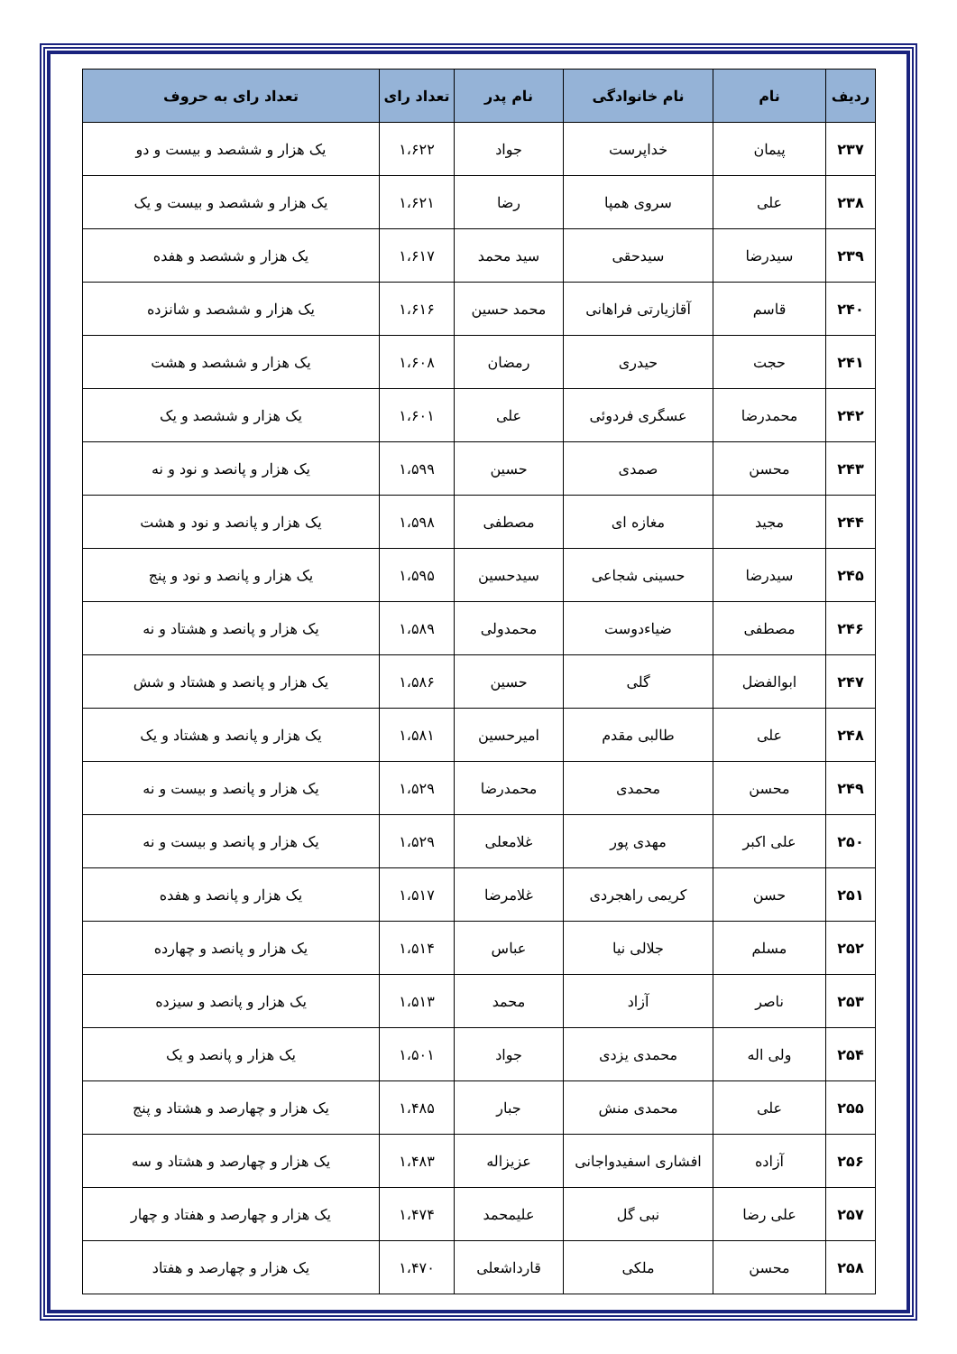| ردیف | نام | نام خانوادگی | نام پدر | تعداد رای | تعداد رای به حروف |
| --- | --- | --- | --- | --- | --- |
| ۲۳۷ | پیمان | خداپرست | جواد | ۱،۶۲۲ | یک هزار و ششصد و بیست و دو |
| ۲۳۸ | علی | سروی همپا | رضا | ۱،۶۲۱ | یک هزار و ششصد و بیست و یک |
| ۲۳۹ | سیدرضا | سیدحقی | سید محمد | ۱،۶۱۷ | یک هزار و ششصد و هفده |
| ۲۴۰ | قاسم | آقازیارتی فراهانی | محمد حسین | ۱،۶۱۶ | یک هزار و ششصد و شانزده |
| ۲۴۱ | حجت | حیدری | رمضان | ۱،۶۰۸ | یک هزار و ششصد و هشت |
| ۲۴۲ | محمدرضا | عسگری فردوئی | علی | ۱،۶۰۱ | یک هزار و ششصد و یک |
| ۲۴۳ | محسن | صمدی | حسین | ۱،۵۹۹ | یک هزار و پانصد و نود و نه |
| ۲۴۴ | مجید | مغازه ای | مصطفی | ۱،۵۹۸ | یک هزار و پانصد و نود و هشت |
| ۲۴۵ | سیدرضا | حسینی شجاعی | سیدحسین | ۱،۵۹۵ | یک هزار و پانصد و نود و پنج |
| ۲۴۶ | مصطفی | ضیاءدوست | محمدولی | ۱،۵۸۹ | یک هزار و پانصد و هشتاد و نه |
| ۲۴۷ | ابوالفضل | گلی | حسین | ۱،۵۸۶ | یک هزار و پانصد و هشتاد و شش |
| ۲۴۸ | علی | طالبی مقدم | امیرحسین | ۱،۵۸۱ | یک هزار و پانصد و هشتاد و یک |
| ۲۴۹ | محسن | محمدی | محمدرضا | ۱،۵۲۹ | یک هزار و پانصد و بیست و نه |
| ۲۵۰ | علی اکبر | مهدی پور | غلامعلی | ۱،۵۲۹ | یک هزار و پانصد و بیست و نه |
| ۲۵۱ | حسن | کریمی راهجردی | غلامرضا | ۱،۵۱۷ | یک هزار و پانصد و هفده |
| ۲۵۲ | مسلم | جلالی نیا | عباس | ۱،۵۱۴ | یک هزار و پانصد و چهارده |
| ۲۵۳ | ناصر | آزاد | محمد | ۱،۵۱۳ | یک هزار و پانصد و سیزده |
| ۲۵۴ | ولی اله | محمدی یزدی | جواد | ۱،۵۰۱ | یک هزار و پانصد و یک |
| ۲۵۵ | علی | محمدی منش | جبار | ۱،۴۸۵ | یک هزار و چهارصد و هشتاد و پنج |
| ۲۵۶ | آزاده | افشاری اسفیدواجانی | عزیزاله | ۱،۴۸۳ | یک هزار و چهارصد و هشتاد و سه |
| ۲۵۷ | علی رضا | نبی گل | علیمحمد | ۱،۴۷۴ | یک هزار و چهارصد و هفتاد و چهار |
| ۲۵۸ | محسن | ملکی | قارداشعلی | ۱،۴۷۰ | یک هزار و چهارصد و هفتاد |